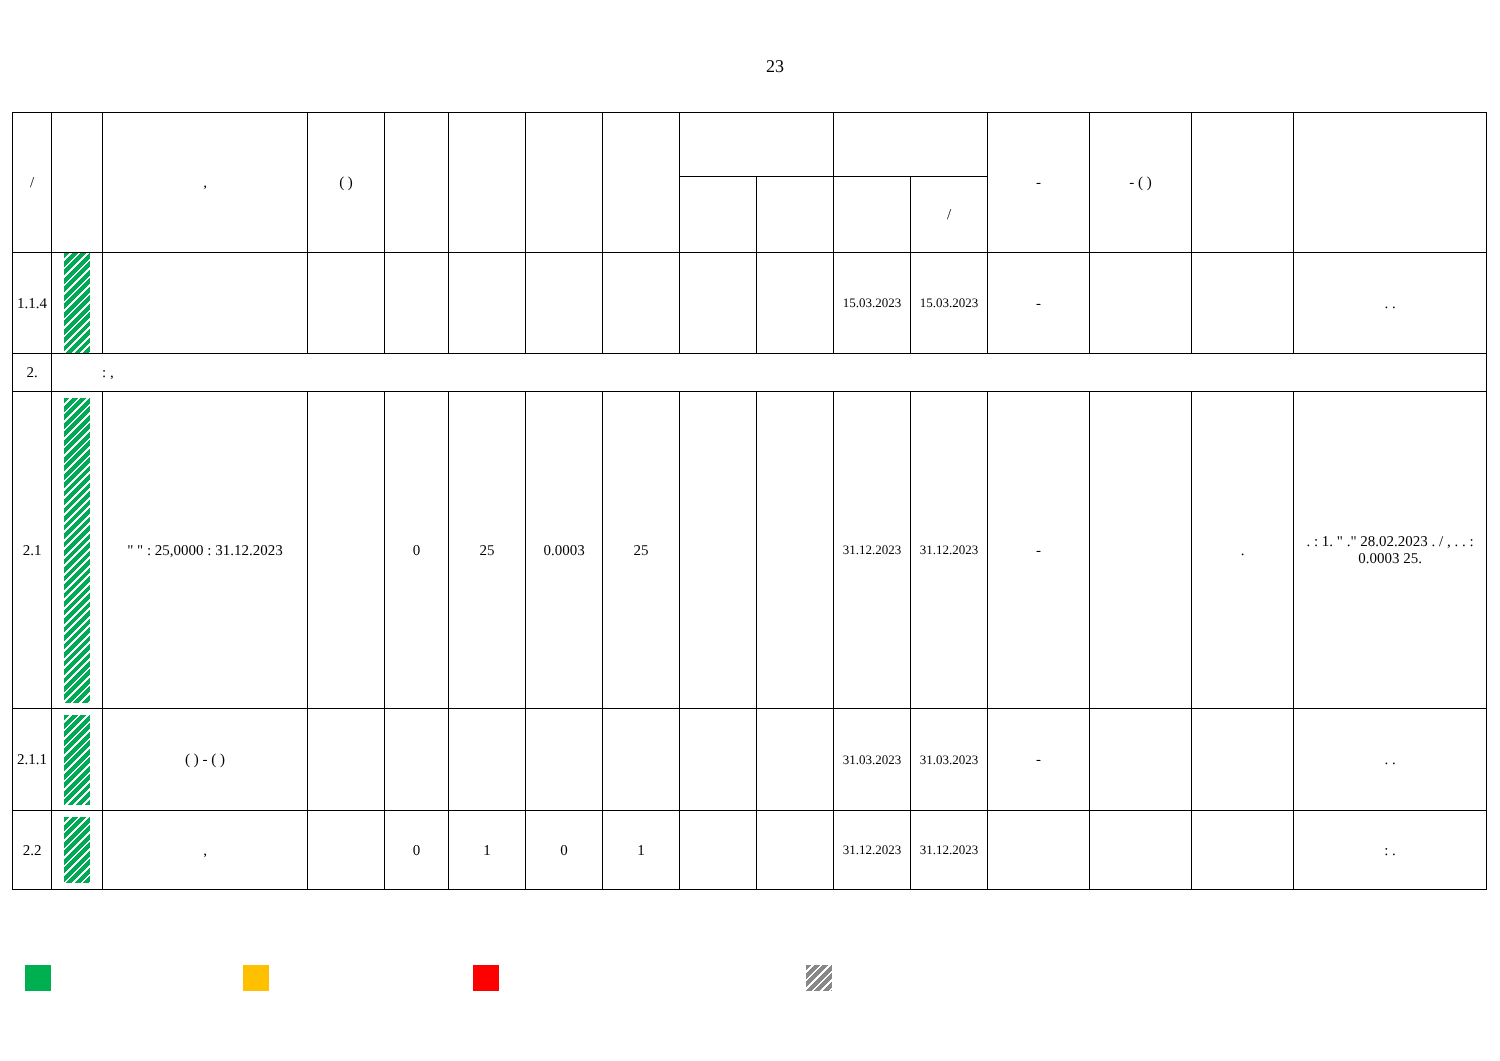23
| / | | , | ( ) | | | | | | | | | - | - ( ) | | |
| --- | --- | --- | --- | --- | --- | --- | --- | --- | --- | --- | --- | --- | --- | --- | --- |
| | | | | | | | | | | | / | | | | |
| 1.1.4 | | | | | | | | | | 15.03.2023 | 15.03.2023 | - | | | . . |
| 2. | : , | | | | | | | | | | | | | | |
| 2.1 | | " " : 25,0000 : 31.12.2023 | | 0 | 25 | 0.0003 | 25 | | | 31.12.2023 | 31.12.2023 | - | | . | . : 1. " ." 28.02.2023 . / , . . : 0.0003 25. |
| 2.1.1 | | ( ) - ( ) | | | | | | | | 31.03.2023 | 31.03.2023 | - | | | . . |
| 2.2 | | , | | 0 | 1 | 0 | 1 | | | 31.12.2023 | 31.12.2023 | | | | : . |